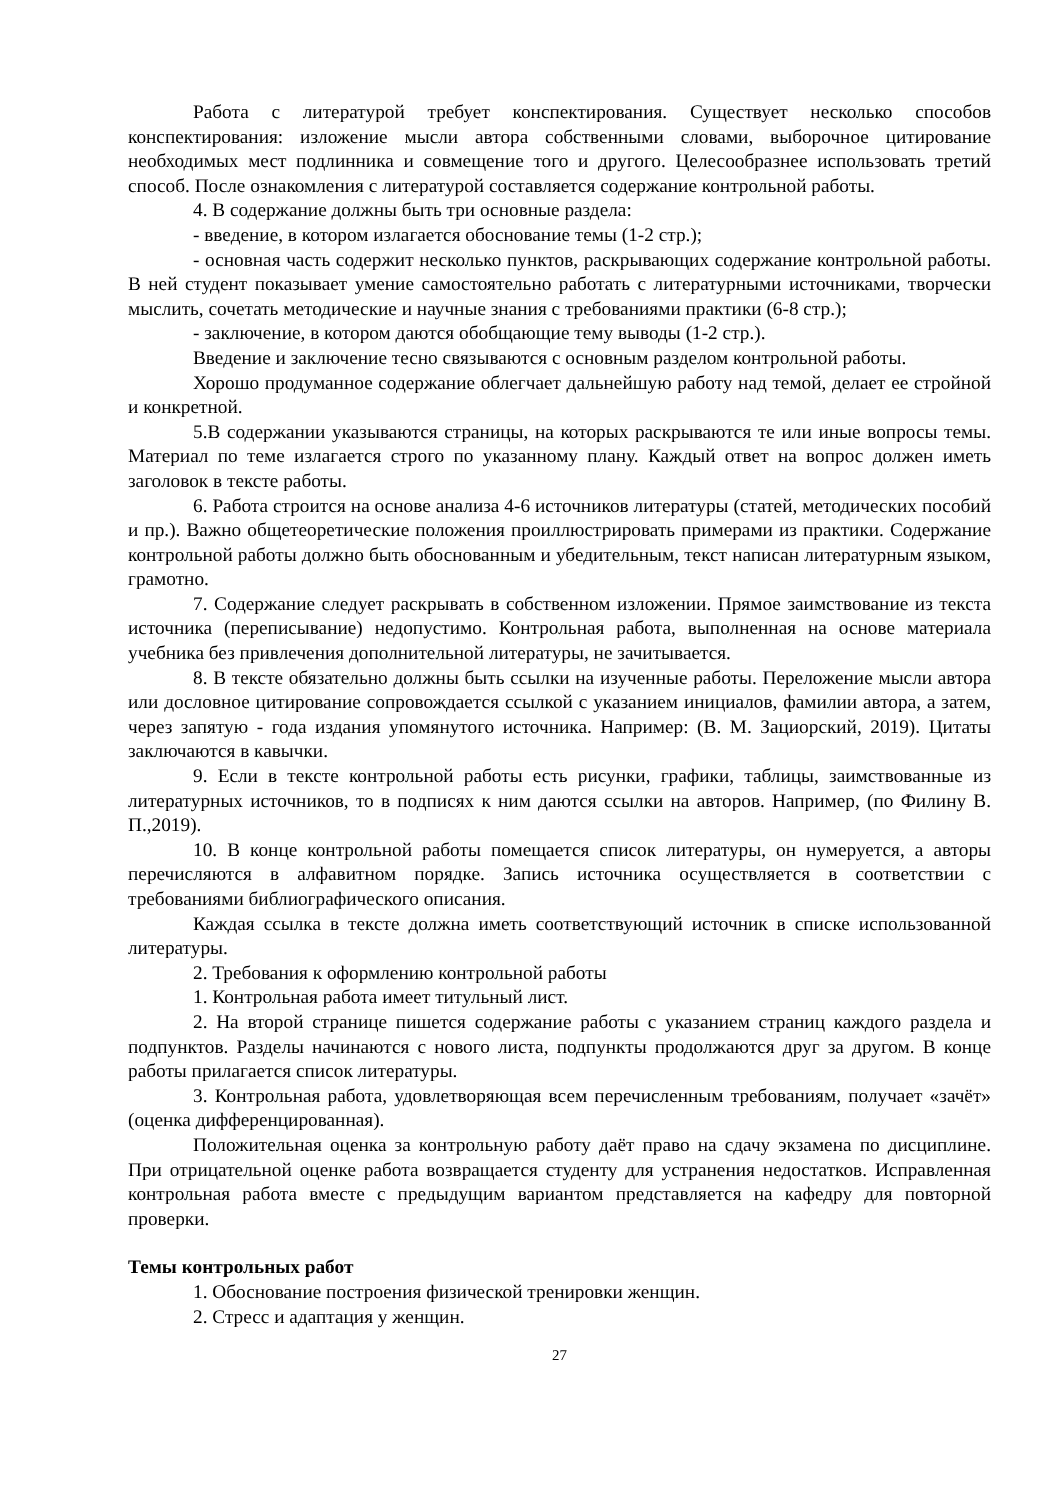Работа с литературой требует конспектирования. Существует несколько способов конспектирования: изложение мысли автора собственными словами, выборочное цитирование необходимых мест подлинника и совмещение того и другого. Целесообразнее использовать третий способ. После ознакомления с литературой составляется содержание контрольной работы.
4. В содержание должны быть три основные раздела:
- введение, в котором излагается обоснование темы (1-2 стр.);
- основная часть содержит несколько пунктов, раскрывающих содержание контрольной работы. В ней студент показывает умение самостоятельно работать с литературными источниками, творчески мыслить, сочетать методические и научные знания с требованиями практики (6-8 стр.);
- заключение, в котором даются обобщающие тему выводы (1-2 стр.).
Введение и заключение тесно связываются с основным разделом контрольной работы.
Хорошо продуманное содержание облегчает дальнейшую работу над темой, делает ее стройной и конкретной.
5.В содержании указываются страницы, на которых раскрываются те или иные вопросы темы. Материал по теме излагается строго по указанному плану. Каждый ответ на вопрос должен иметь заголовок в тексте работы.
6. Работа строится на основе анализа 4-6 источников литературы (статей, методических пособий и пр.). Важно общетеоретические положения проиллюстрировать примерами из практики. Содержание контрольной работы должно быть обоснованным и убедительным, текст написан литературным языком, грамотно.
7. Содержание следует раскрывать в собственном изложении. Прямое заимствование из текста источника (переписывание) недопустимо. Контрольная работа, выполненная на основе материала учебника без привлечения дополнительной литературы, не зачитывается.
8. В тексте обязательно должны быть ссылки на изученные работы. Переложение мысли автора или дословное цитирование сопровождается ссылкой с указанием инициалов, фамилии автора, а затем, через запятую - года издания упомянутого источника. Например: (В. М. Зациорский, 2019). Цитаты заключаются в кавычки.
9. Если в тексте контрольной работы есть рисунки, графики, таблицы, заимствованные из литературных источников, то в подписях к ним даются ссылки на авторов. Например, (по Филину В. П.,2019).
10. В конце контрольной работы помещается список литературы, он нумеруется, а авторы перечисляются в алфавитном порядке. Запись источника осуществляется в соответствии с требованиями библиографического описания.
Каждая ссылка в тексте должна иметь соответствующий источник в списке использованной литературы.
2. Требования к оформлению контрольной работы
1. Контрольная работа имеет титульный лист.
2. На второй странице пишется содержание работы с указанием страниц каждого раздела и подпунктов. Разделы начинаются с нового листа, подпункты продолжаются друг за другом. В конце работы прилагается список литературы.
3. Контрольная работа, удовлетворяющая всем перечисленным требованиям, получает «зачёт» (оценка дифференцированная).
Положительная оценка за контрольную работу даёт право на сдачу экзамена по дисциплине. При отрицательной оценке работа возвращается студенту для устранения недостатков. Исправленная контрольная работа вместе с предыдущим вариантом представляется на кафедру для повторной проверки.
Темы контрольных работ
1. Обоснование построения физической тренировки женщин.
2. Стресс и адаптация у женщин.
27